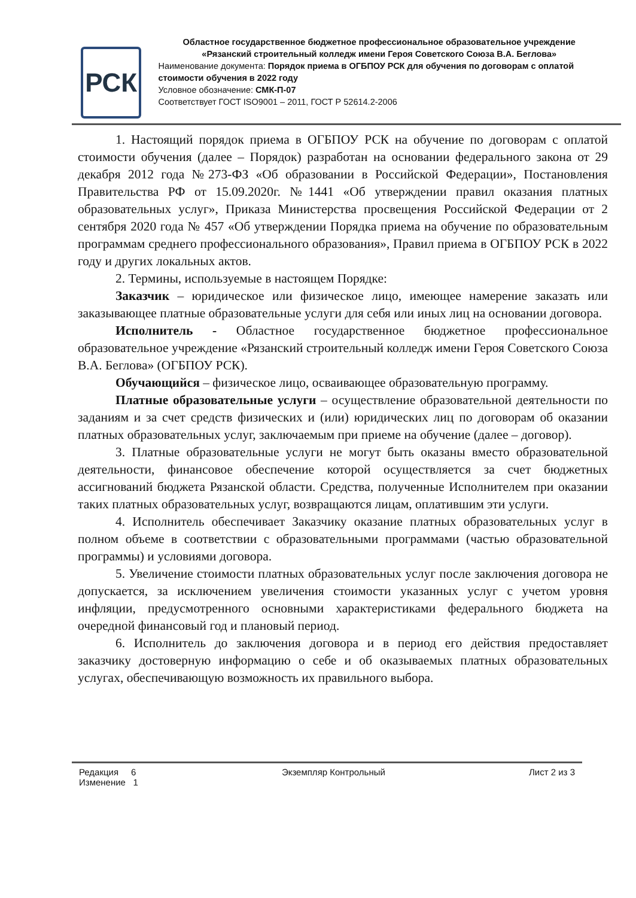РСК
Областное государственное бюджетное профессиональное образовательное учреждение
«Рязанский строительный колледж имени Героя Советского Союза В.А. Беглова»
Наименование документа: Порядок приема в ОГБПОУ РСК для обучения по договорам с оплатой стоимости обучения в 2022 году
Условное обозначение: СМК-П-07
Соответствует ГОСТ ISO9001 – 2011, ГОСТ Р 52614.2-2006
1. Настоящий порядок приема в ОГБПОУ РСК на обучение по договорам с оплатой стоимости обучения (далее – Порядок) разработан на основании федерального закона от 29 декабря 2012 года №273-ФЗ «Об образовании в Российской Федерации», Постановления Правительства РФ от 15.09.2020г. №1441 «Об утверждении правил оказания платных образовательных услуг», Приказа Министерства просвещения Российской Федерации от 2 сентября 2020 года № 457 «Об утверждении Порядка приема на обучение по образовательным программам среднего профессионального образования», Правил приема в ОГБПОУ РСК в 2022 году и других локальных актов.
2. Термины, используемые в настоящем Порядке:
Заказчик – юридическое или физическое лицо, имеющее намерение заказать или заказывающее платные образовательные услуги для себя или иных лиц на основании договора.
Исполнитель - Областное государственное бюджетное профессиональное образовательное учреждение «Рязанский строительный колледж имени Героя Советского Союза В.А. Беглова» (ОГБПОУ РСК).
Обучающийся – физическое лицо, осваивающее образовательную программу.
Платные образовательные услуги – осуществление образовательной деятельности по заданиям и за счет средств физических и (или) юридических лиц по договорам об оказании платных образовательных услуг, заключаемым при приеме на обучение (далее – договор).
3. Платные образовательные услуги не могут быть оказаны вместо образовательной деятельности, финансовое обеспечение которой осуществляется за счет бюджетных ассигнований бюджета Рязанской области. Средства, полученные Исполнителем при оказании таких платных образовательных услуг, возвращаются лицам, оплатившим эти услуги.
4. Исполнитель обеспечивает Заказчику оказание платных образовательных услуг в полном объеме в соответствии с образовательными программами (частью образовательной программы) и условиями договора.
5. Увеличение стоимости платных образовательных услуг после заключения договора не допускается, за исключением увеличения стоимости указанных услуг с учетом уровня инфляции, предусмотренного основными характеристиками федерального бюджета на очередной финансовый год и плановый период.
6. Исполнитель до заключения договора и в период его действия предоставляет заказчику достоверную информацию о себе и об оказываемых платных образовательных услугах, обеспечивающую возможность их правильного выбора.
Редакция 6
Изменение 1
Экземпляр Контрольный Лист 2 из 3